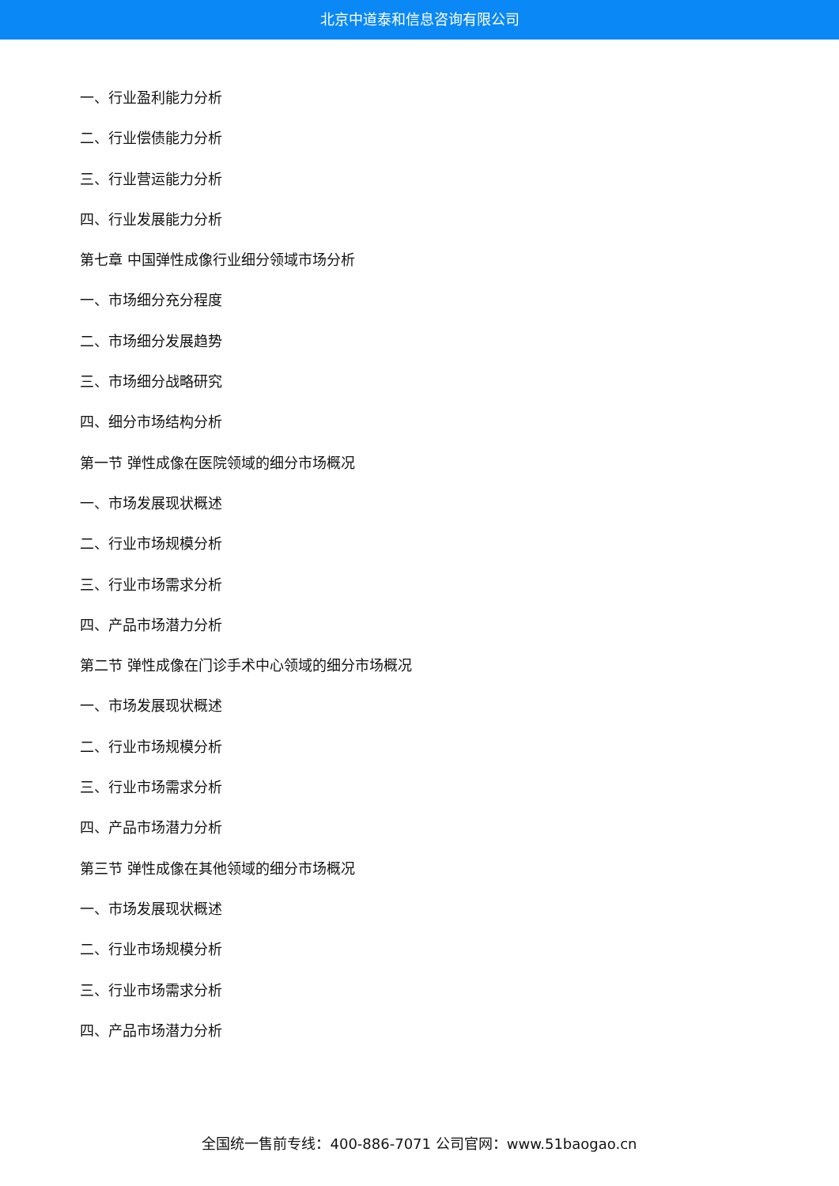北京中道泰和信息咨询有限公司
一、行业盈利能力分析
二、行业偿债能力分析
三、行业营运能力分析
四、行业发展能力分析
第七章 中国弹性成像行业细分领域市场分析
一、市场细分充分程度
二、市场细分发展趋势
三、市场细分战略研究
四、细分市场结构分析
第一节 弹性成像在医院领域的细分市场概况
一、市场发展现状概述
二、行业市场规模分析
三、行业市场需求分析
四、产品市场潜力分析
第二节 弹性成像在门诊手术中心领域的细分市场概况
一、市场发展现状概述
二、行业市场规模分析
三、行业市场需求分析
四、产品市场潜力分析
第三节 弹性成像在其他领域的细分市场概况
一、市场发展现状概述
二、行业市场规模分析
三、行业市场需求分析
四、产品市场潜力分析
全国统一售前专线：400-886-7071 公司官网：www.51baogao.cn